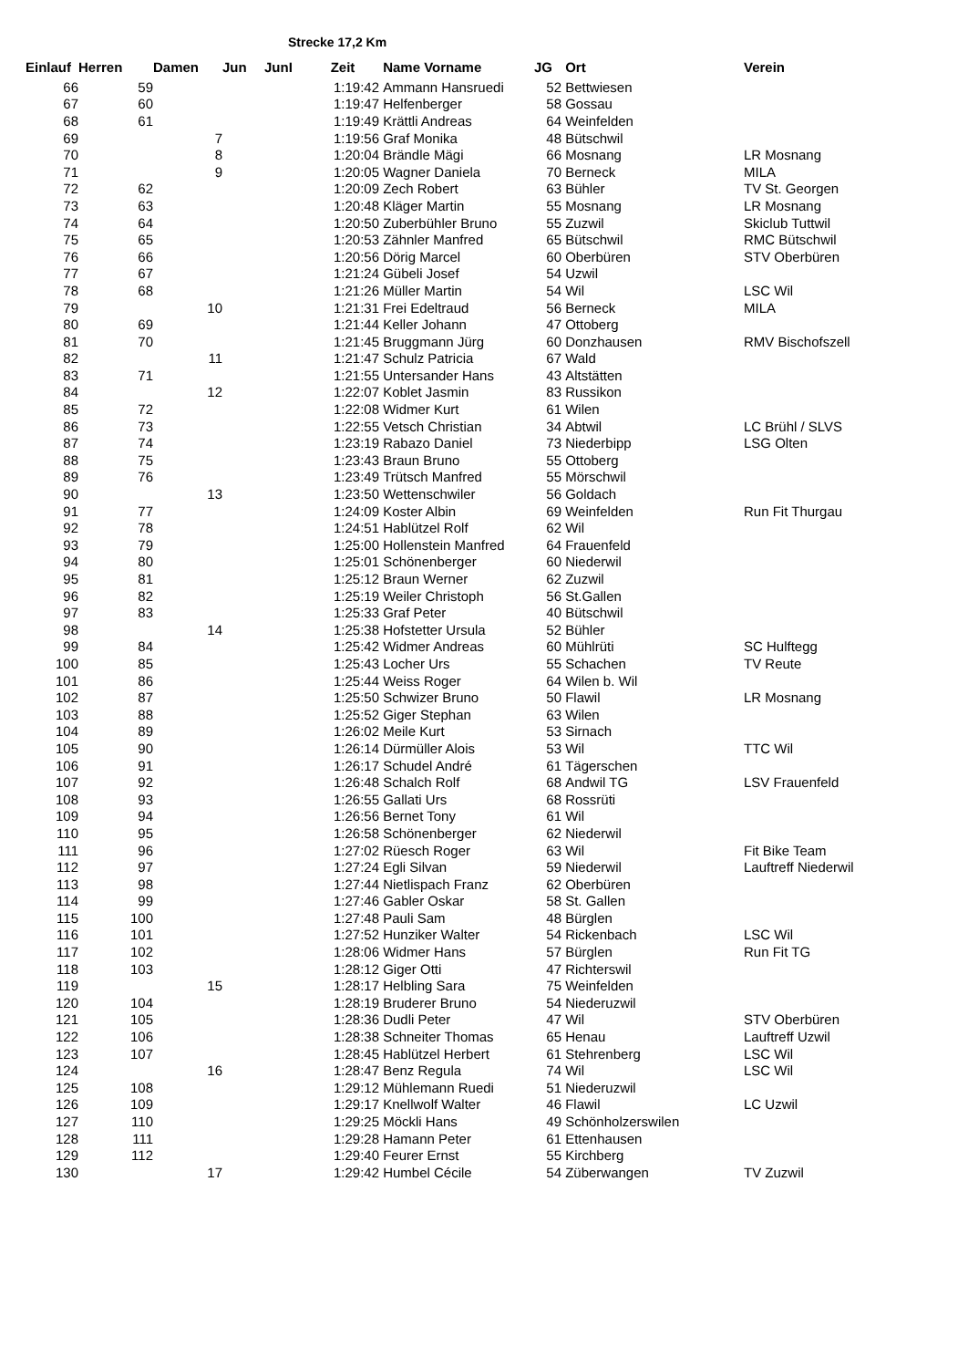Strecke 17,2 Km
| Einlauf | Herren | Damen | Jun | JunI | Zeit | Name Vorname | JG | Ort | Verein |
| --- | --- | --- | --- | --- | --- | --- | --- | --- | --- |
| 66 | 59 | | | | 1:19:42 | Ammann Hansruedi | 52 | Bettwiesen | |
| 67 | 60 | | | | 1:19:47 | Helfenberger | 58 | Gossau | |
| 68 | 61 | | | | 1:19:49 | Krättli Andreas | 64 | Weinfelden | |
| 69 | | 7 | | | 1:19:56 | Graf Monika | 48 | Bütschwil | |
| 70 | | 8 | | | 1:20:04 | Brändle Mägi | 66 | Mosnang | LR Mosnang |
| 71 | | 9 | | | 1:20:05 | Wagner Daniela | 70 | Berneck | MILA |
| 72 | 62 | | | | 1:20:09 | Zech Robert | 63 | Bühler | TV St. Georgen |
| 73 | 63 | | | | 1:20:48 | Kläger Martin | 55 | Mosnang | LR Mosnang |
| 74 | 64 | | | | 1:20:50 | Zuberbühler Bruno | 55 | Zuzwil | Skiclub Tuttwil |
| 75 | 65 | | | | 1:20:53 | Zähnler Manfred | 65 | Bütschwil | RMC Bütschwil |
| 76 | 66 | | | | 1:20:56 | Dörig Marcel | 60 | Oberbüren | STV Oberbüren |
| 77 | 67 | | | | 1:21:24 | Gübeli Josef | 54 | Uzwil | |
| 78 | 68 | | | | 1:21:26 | Müller Martin | 54 | Wil | LSC Wil |
| 79 | | 10 | | | 1:21:31 | Frei Edeltraud | 56 | Berneck | MILA |
| 80 | 69 | | | | 1:21:44 | Keller Johann | 47 | Ottoberg | |
| 81 | 70 | | | | 1:21:45 | Bruggmann Jürg | 60 | Donzhausen | RMV Bischofszell |
| 82 | | 11 | | | 1:21:47 | Schulz Patricia | 67 | Wald | |
| 83 | 71 | | | | 1:21:55 | Untersander Hans | 43 | Altstätten | |
| 84 | | 12 | | | 1:22:07 | Koblet Jasmin | 83 | Russikon | |
| 85 | 72 | | | | 1:22:08 | Widmer Kurt | 61 | Wilen | |
| 86 | 73 | | | | 1:22:55 | Vetsch Christian | 34 | Abtwil | LC Brühl / SLVS |
| 87 | 74 | | | | 1:23:19 | Rabazo Daniel | 73 | Niederbipp | LSG Olten |
| 88 | 75 | | | | 1:23:43 | Braun Bruno | 55 | Ottoberg | |
| 89 | 76 | | | | 1:23:49 | Trütsch Manfred | 55 | Mörschwil | |
| 90 | | 13 | | | 1:23:50 | Wettenschwiler | 56 | Goldach | |
| 91 | 77 | | | | 1:24:09 | Koster Albin | 69 | Weinfelden | Run Fit Thurgau |
| 92 | 78 | | | | 1:24:51 | Hablützel Rolf | 62 | Wil | |
| 93 | 79 | | | | 1:25:00 | Hollenstein Manfred | 64 | Frauenfeld | |
| 94 | 80 | | | | 1:25:01 | Schönenberger | 60 | Niederwil | |
| 95 | 81 | | | | 1:25:12 | Braun Werner | 62 | Zuzwil | |
| 96 | 82 | | | | 1:25:19 | Weiler Christoph | 56 | St.Gallen | |
| 97 | 83 | | | | 1:25:33 | Graf Peter | 40 | Bütschwil | |
| 98 | | 14 | | | 1:25:38 | Hofstetter Ursula | 52 | Bühler | |
| 99 | 84 | | | | 1:25:42 | Widmer Andreas | 60 | Mühlrüti | SC Hulftegg |
| 100 | 85 | | | | 1:25:43 | Locher Urs | 55 | Schachen | TV Reute |
| 101 | 86 | | | | 1:25:44 | Weiss Roger | 64 | Wilen b. Wil | |
| 102 | 87 | | | | 1:25:50 | Schwizer Bruno | 50 | Flawil | LR Mosnang |
| 103 | 88 | | | | 1:25:52 | Giger Stephan | 63 | Wilen | |
| 104 | 89 | | | | 1:26:02 | Meile Kurt | 53 | Sirnach | |
| 105 | 90 | | | | 1:26:14 | Dürmüller Alois | 53 | Wil | TTC Wil |
| 106 | 91 | | | | 1:26:17 | Schudel André | 61 | Tägerschen | |
| 107 | 92 | | | | 1:26:48 | Schalch Rolf | 68 | Andwil TG | LSV Frauenfeld |
| 108 | 93 | | | | 1:26:55 | Gallati Urs | 68 | Rossrüti | |
| 109 | 94 | | | | 1:26:56 | Bernet Tony | 61 | Wil | |
| 110 | 95 | | | | 1:26:58 | Schönenberger | 62 | Niederwil | |
| 111 | 96 | | | | 1:27:02 | Rüesch Roger | 63 | Wil | Fit Bike Team |
| 112 | 97 | | | | 1:27:24 | Egli Silvan | 59 | Niederwil | Lauftreff Niederwil |
| 113 | 98 | | | | 1:27:44 | Nietlispach Franz | 62 | Oberbüren | |
| 114 | 99 | | | | 1:27:46 | Gabler Oskar | 58 | St. Gallen | |
| 115 | 100 | | | | 1:27:48 | Pauli Sam | 48 | Bürglen | |
| 116 | 101 | | | | 1:27:52 | Hunziker Walter | 54 | Rickenbach | LSC Wil |
| 117 | 102 | | | | 1:28:06 | Widmer Hans | 57 | Bürglen | Run Fit TG |
| 118 | 103 | | | | 1:28:12 | Giger Otti | 47 | Richterswil | |
| 119 | | 15 | | | 1:28:17 | Helbling Sara | 75 | Weinfelden | |
| 120 | 104 | | | | 1:28:19 | Bruderer Bruno | 54 | Niederuzwil | |
| 121 | 105 | | | | 1:28:36 | Dudli Peter | 47 | Wil | STV Oberbüren |
| 122 | 106 | | | | 1:28:38 | Schneiter Thomas | 65 | Henau | Lauftreff Uzwil |
| 123 | 107 | | | | 1:28:45 | Hablützel Herbert | 61 | Stehrenberg | LSC Wil |
| 124 | | 16 | | | 1:28:47 | Benz Regula | 74 | Wil | LSC Wil |
| 125 | 108 | | | | 1:29:12 | Mühlemann Ruedi | 51 | Niederuzwil | |
| 126 | 109 | | | | 1:29:17 | Knellwolf Walter | 46 | Flawil | LC Uzwil |
| 127 | 110 | | | | 1:29:25 | Möckli Hans | 49 | Schönholzerswilen | |
| 128 | 111 | | | | 1:29:28 | Hamann Peter | 61 | Ettenhausen | |
| 129 | 112 | | | | 1:29:40 | Feurer Ernst | 55 | Kirchberg | |
| 130 | | 17 | | | 1:29:42 | Humbel Cécile | 54 | Züberwangen | TV Zuzwil |